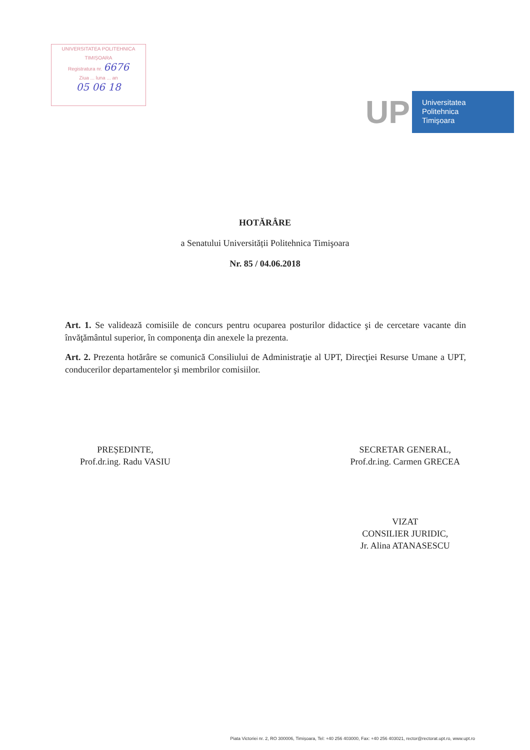UNIVERSITATEA POLITEHNICA
TIMIȘOARA
Registratura nr. 6676
Ziua ... luna ... an
05 06 18
UP
Universitatea
Politehnica
Timişoara
HOTĂRÂRE
a Senatului Universității Politehnica Timişoara
Nr. 85 / 04.06.2018
Art. 1. Se validează comisiile de concurs pentru ocuparea posturilor didactice şi de cercetare vacante din învăţământul superior, în componenţa din anexele la prezenta.
Art. 2. Prezenta hotărâre se comunică Consiliului de Administraţie al UPT, Direcţiei Resurse Umane a UPT, conducerilor departamentelor şi membrilor comisiilor.
PREȘEDINTE,
Prof.dr.ing. Radu VASIU
SECRETAR GENERAL,
Prof.dr.ing. Carmen GRECEA
VIZAT
CONSILIER JURIDIC,
Jr. Alina ATANASESCU
Piata Victoriei nr. 2, RO 300006, Timișoara, Tel: +40 256 403000, Fax: +40 256 403021, rector@rectorat.upt.ro, www.upt.ro